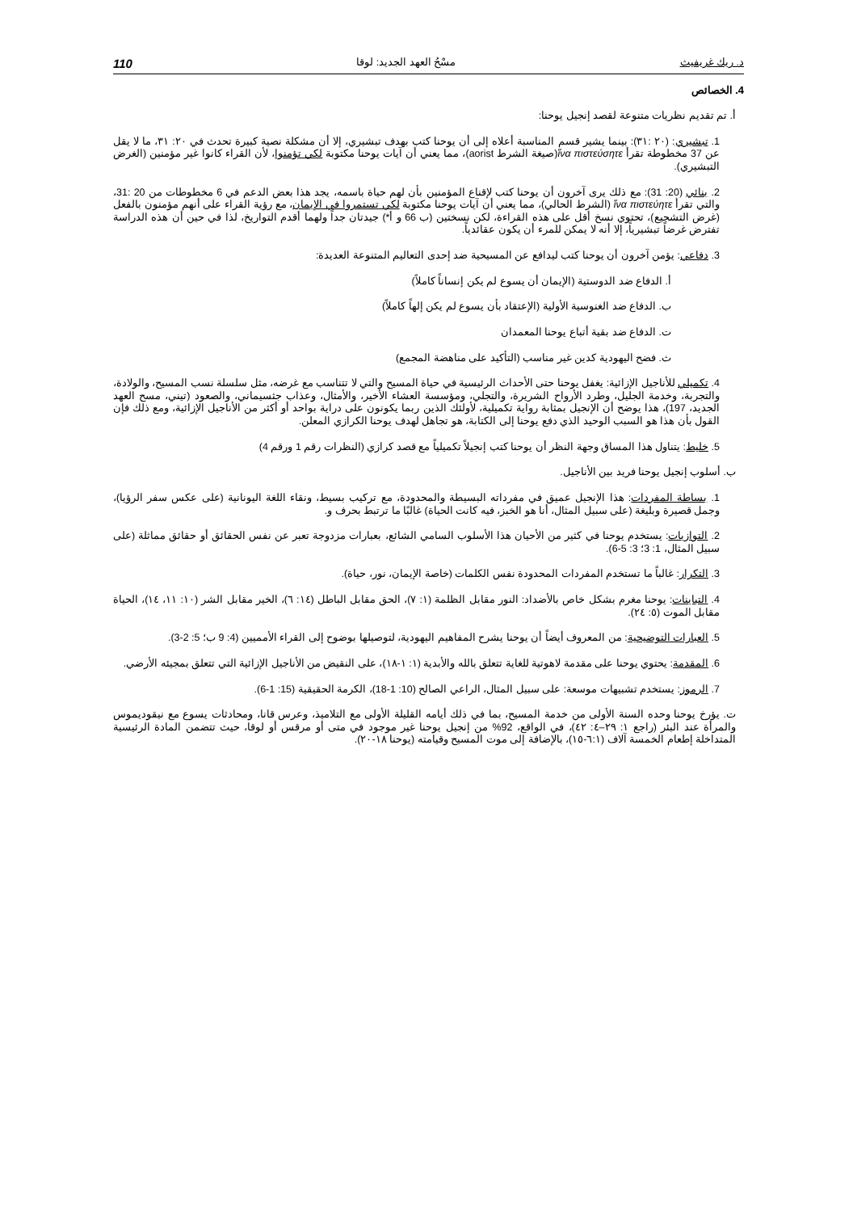د. ريك غريفيث مسْحُ العهد الجديد: لوقا 110
4. الخصائص
أ. تم تقديم نظريات متنوعة لقصد إنجيل يوحنا:
1. تبشيري: (٢٠ :٣١): بينما يشير قسم المناسبة أعلاه إلى أن يوحنا كتب بهدف تبشيري، إلا أن مشكلة نصية كبيرة تحدث في ٢٠: ٣١، ما لا يقل عن 37 مخطوطة تقرأ ἵνα πιστεύσητε(صيغة الشرط aorist)، مما يعني أن آيات يوحنا مكتوبة لكي تؤمنوا، لأن القراء كانوا غير مؤمنين (الغرض التبشيري).
2. بنائي (20: 31): مع ذلك يرى آخرون أن يوحنا كتب لإقناع المؤمنين بأن لهم حياة باسمه، يجد هذا بعض الدعم في 6 مخطوطات من 20 :31، والتي تقرأ ἵνα πιστεύητε (الشرط الحالي)، مما يعني أن آيات يوحنا مكتوبة لكي تستمروا في الإيمان، مع رؤية القراء على أنهم مؤمنون بالفعل (غرض التشجيع)، تحتوي نسخ أقل على هذه القراءة، لكن نسختين (ب 66 و أ*) جيدتان جداً ولهما أقدم التواريخ، لذا في حين أن هذه الدراسة تفترض غرضاً تبشيرياً، إلا أنه لا يمكن للمرء أن يكون عقائدياً.
3. دفاعي: يؤمن آخرون أن يوحنا كتب ليدافع عن المسيحية ضد إحدى التعاليم المتنوعة العديدة:
أ. الدفاع ضد الدوستية (الإيمان أن يسوع لم يكن إنساناً كاملاً)
ب. الدفاع ضد الغنوسية الأولية (الإعتقاد بأن يسوع لم يكن إلهاً كاملاً)
ت. الدفاع ضد بقية أتباع يوحنا المعمدان
ث. فضح اليهودية كدين غير مناسب (التأكيد على مناهضة المجمع)
4. تكميلي للأناجيل الإزائية: يغفل يوحنا حتى الأحداث الرئيسية في حياة المسيح والتي لا تتناسب مع غرضه، مثل سلسلة نسب المسيح، والولادة، والتجربة، وخدمة الجليل، وطرد الأرواح الشريرة، والتجلي، ومؤسسة العشاء الأخير، والأمثال، وعذاب جثسيماني، والصعود (تيني، مسح العهد الجديد، 197)، هذا يوضح أن الإنجيل بمثابة رواية تكميلية، لأولئك الذين ربما يكونون على دراية بواحد أو أكثر من الأناجيل الإزائية، ومع ذلك فإن القول بأن هذا هو السبب الوحيد الذي دفع يوحنا إلى الكتابة، هو تجاهل لهدف يوحنا الكرازي المعلن.
5. خليط: يتناول هذا المساق وجهة النظر أن يوحنا كتب إنجيلاً تكميلياً مع قصد كرازي (النظرات رقم 1 ورقم 4)
ب. أسلوب إنجيل يوحنا فريد بين الأناجيل.
1. بساطة المفردات: هذا الإنجيل عميق في مفرداته البسيطة والمحدودة، مع تركيب بسيط، ونقاء اللغة اليونانية (على عكس سفر الرؤيا)، وجمل قصيرة وبليغة (على سبيل المثال، أنا هو الخبز، فيه كانت الحياة) غالبًا ما ترتبط بحرف و.
2. التوازيات: يستخدم يوحنا في كثير من الأحيان هذا الأسلوب السامي الشائع، بعبارات مزدوجة تعبر عن نفس الحقائق أو حقائق مماثلة (على سبيل المثال، 1: 3؛ 3: 5-6).
3. التكرار: غالباً ما تستخدم المفردات المحدودة نفس الكلمات (خاصة الإيمان، نور، حياة).
4. التباينات: يوحنا مغرم بشكل خاص بالأضداد: النور مقابل الظلمة (١: ٧)، الحق مقابل الباطل (١٤: ٦)، الخير مقابل الشر (١٠: ١١، ١٤)، الحياة مقابل الموت (٥: ٢٤).
5. العبارات التوضيحية: من المعروف أيضاً أن يوحنا يشرح المفاهيم اليهودية، لتوصيلها بوضوح إلى القراء الأمميين (4: 9 ب؛ 5: 2-3).
6. المقدمة: يحتوي يوحنا على مقدمة لاهوتية للغاية تتعلق بالله والأبدية (١: ١-١٨)، على النقيض من الأناجيل الإزائية التي تتعلق بمجيئه الأرضي.
7. الرموز: يستخدم تشبيهات موسعة: على سبيل المثال، الراعي الصالح (10: 1-18)، الكرمة الحقيقية (15: 1-6).
ت. يؤرخ يوحنا وحده السنة الأولى من خدمة المسيح، بما في ذلك أيامه القليلة الأولى مع التلاميذ، وعرس قانا، ومحادثات يسوع مع نيقوديموس والمرأة عند البئر (راجع ١: ٢٩–٤: ٤٢)، في الواقع، 92% من إنجيل يوحنا غير موجود في متى أو مرقس أو لوقا، حيث تتضمن المادة الرئيسية المتداخلة إطعام الخمسة آلاف (٦:١-١٥)، بالإضافة إلى موت المسيح وقيامته (يوحنا ١٨-٢٠).